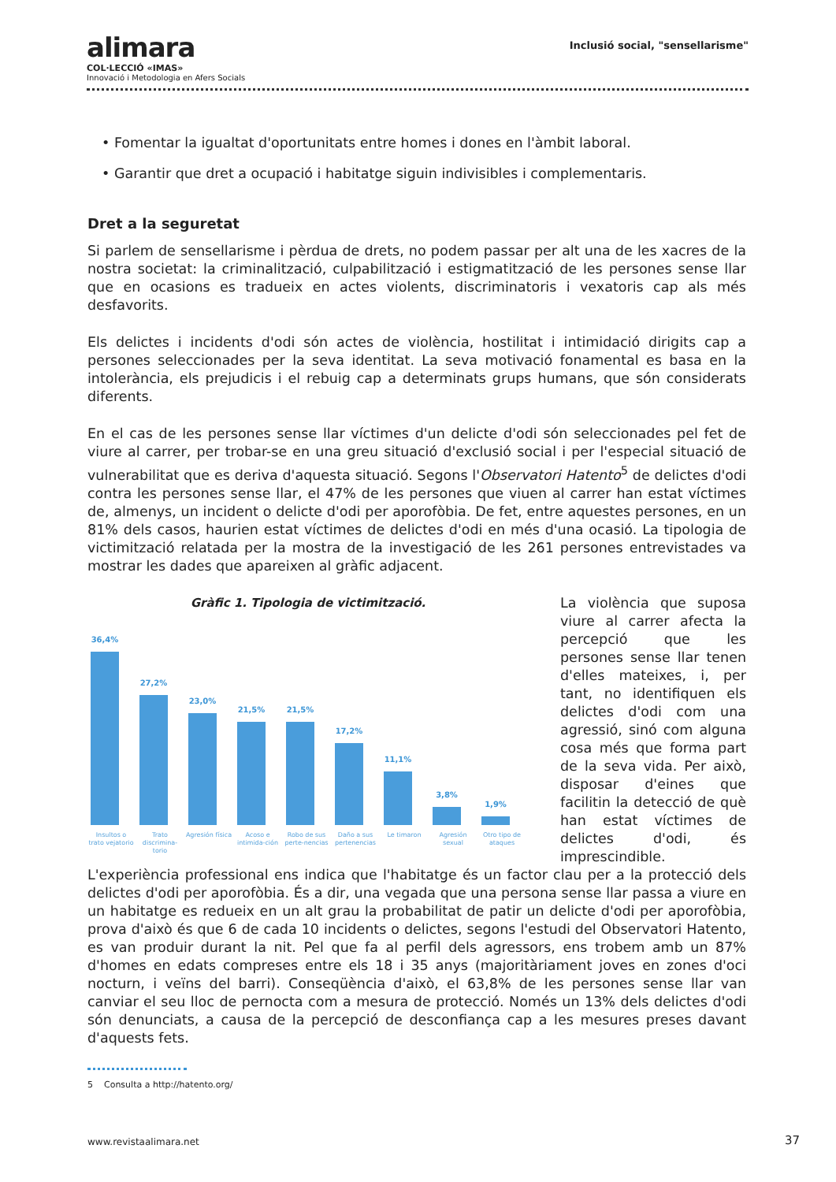alimara
COL·LECCIÓ «IMAS»
Innovació i Metodologia en Afers Socials
Inclusió social, "sensellarisme"
• Fomentar la igualtat d'oportunitats entre homes i dones en l'àmbit laboral.
• Garantir que dret a ocupació i habitatge siguin indivisibles i complementaris.
Dret a la seguretat
Si parlem de sensellarisme i pèrdua de drets, no podem passar per alt una de les xacres de la nostra societat: la criminalització, culpabilització i estigmatització de les persones sense llar que en ocasions es tradueix en actes violents, discriminatoris i vexatoris cap als més desfavorits.
Els delictes i incidents d'odi són actes de violència, hostilitat i intimidació dirigits cap a persones seleccionades per la seva identitat. La seva motivació fonamental es basa en la intolerància, els prejudicis i el rebuig cap a determinats grups humans, que són considerats diferents.
En el cas de les persones sense llar víctimes d'un delicte d'odi són seleccionades pel fet de viure al carrer, per trobar-se en una greu situació d'exclusió social i per l'especial situació de vulnerabilitat que es deriva d'aquesta situació. Segons l'Observatori Hatento<sup>5</sup> de delictes d'odi contra les persones sense llar, el 47% de les persones que viuen al carrer han estat víctimes de, almenys, un incident o delicte d'odi per aporofòbia. De fet, entre aquestes persones, en un 81% dels casos, haurien estat víctimes de delictes d'odi en més d'una ocasió. La tipologia de victimització relatada per la mostra de la investigació de les 261 persones entrevistades va mostrar les dades que apareixen al gràfic adjacent.
Gràfic 1. Tipologia de victimització.
36,4%
27,2%
23,0%
21,5%
21,5%
17,2%
11,1%
3,8%
1,9%
Insultos o trato vejatorio Trato discrimina-torio Agresión física Acoso e intimida-ción Robo de sus perte-nencias Daño a sus pertenencias Le timaron Agresión sexual Otro tipo de ataques
La violència que suposa viure al carrer afecta la percepció que les persones sense llar tenen d'elles mateixes, i, per tant, no identifiquen els delictes d'odi com una agressió, sinó com alguna cosa més que forma part de la seva vida. Per això, disposar d'eines que facilitin la detecció de què han estat víctimes de delictes d'odi, és imprescindible. L'experiència professional ens indica que l'habitatge és un factor clau per a la protecció dels delictes d'odi per aporofòbia. És a dir, una vegada que una persona sense llar passa a viure en un habitatge es redueix en un alt grau la probabilitat de patir un delicte d'odi per aporofòbia, prova d'això és que 6 de cada 10 incidents o delictes, segons l'estudi del Observatori Hatento, es van produir durant la nit. Pel que fa al perfil dels agressors, ens trobem amb un 87% d'homes en edats compreses entre els 18 i 35 anys (majoritàriament joves en zones d'oci nocturn, i veïns del barri). Conseqüència d'això, el 63,8% de les persones sense llar van canviar el seu lloc de pernocta com a mesura de protecció. Només un 13% dels delictes d'odi són denunciats, a causa de la percepció de desconfiança cap a les mesures preses davant d'aquests fets.
5 Consulta a http://hatento.org/
www.revistaalimara.net 37